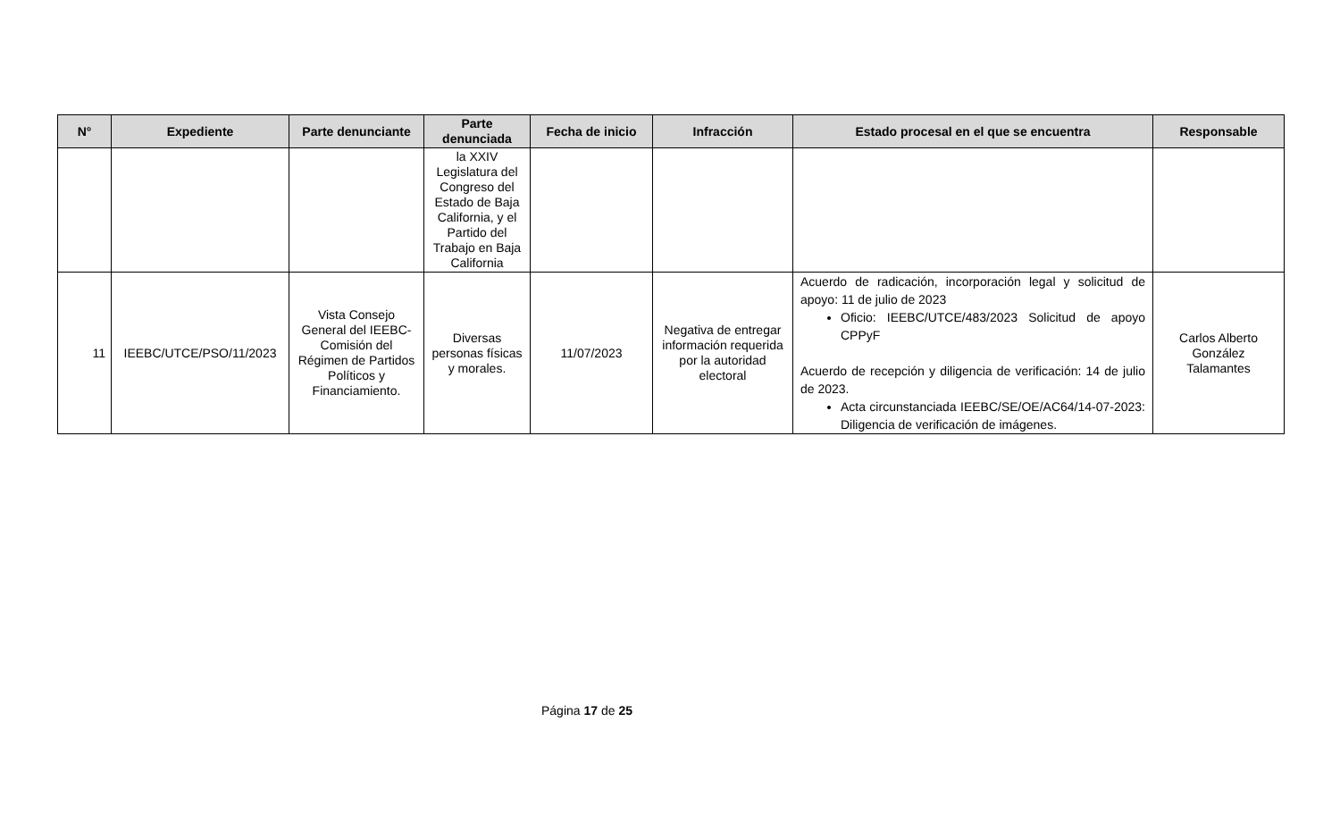| N° | Expediente | Parte denunciante | Parte denunciada | Fecha de inicio | Infracción | Estado procesal en el que se encuentra | Responsable |
| --- | --- | --- | --- | --- | --- | --- | --- |
| | | | la XXIV Legislatura del Congreso del Estado de Baja California, y el Partido del Trabajo en Baja California | | | | |
| 11 | IEEBC/UTCE/PSO/11/2023 | Vista Consejo General del IEEBC-Comisión del Régimen de Partidos Políticos y Financiamiento. | Diversas personas físicas y morales. | 11/07/2023 | Negativa de entregar información requerida por la autoridad electoral | Acuerdo de radicación, incorporación legal y solicitud de apoyo: 11 de julio de 2023 Oficio: IEEBC/UTCE/483/2023 Solicitud de apoyo CPPyF Acuerdo de recepción y diligencia de verificación: 14 de julio de 2023. Acta circunstanciada IEEBC/SE/OE/AC64/14-07-2023: Diligencia de verificación de imágenes. | Carlos Alberto González Talamantes |
Página 17 de 25